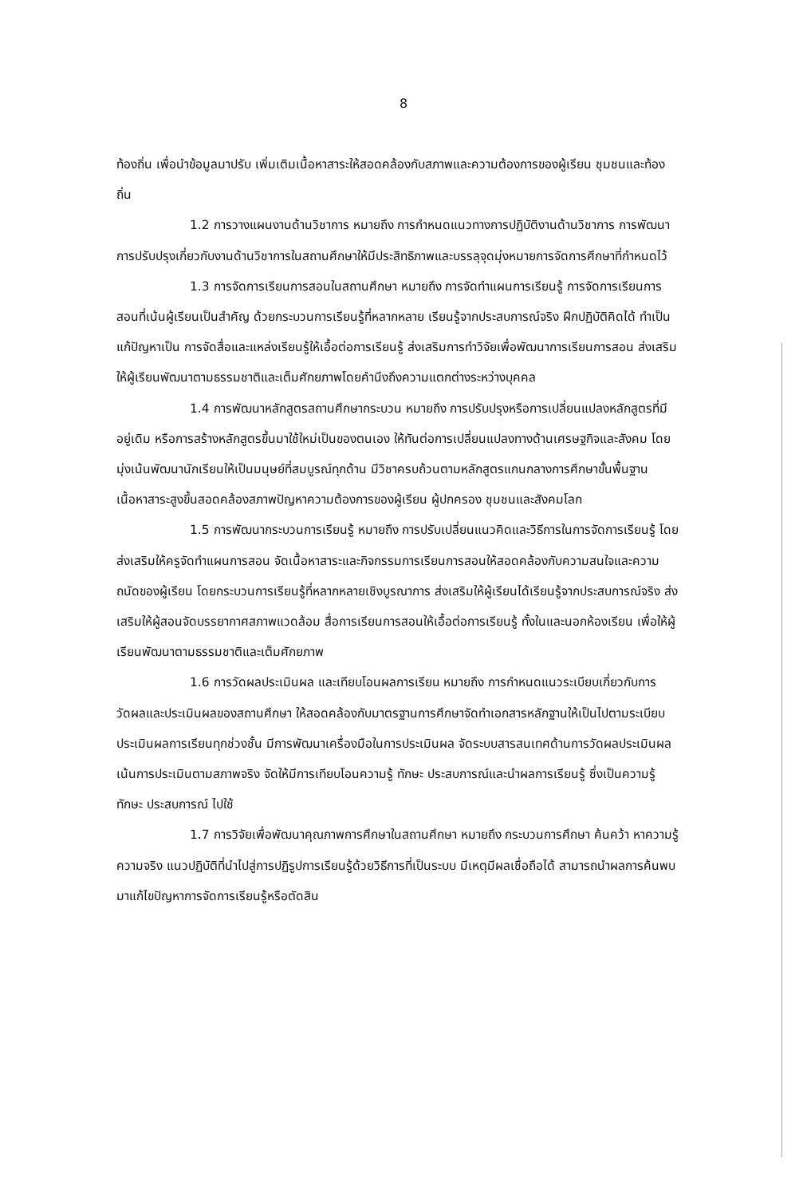8
ท้องถิ่น เพื่อนำข้อมูลมาปรับ เพิ่มเติมเนื้อหาสาระให้สอดคล้องกับสภาพและความต้องการของผู้เรียน ชุมชนและท้องถิ่น
1.2 การวางแผนงานด้านวิชาการ หมายถึง การกำหนดแนวทางการปฏิบัติงานด้านวิชาการ การพัฒนา การปรับปรุงเกี่ยวกับงานด้านวิชาการในสถานศึกษาให้มีประสิทธิภาพและบรรลุจุดมุ่งหมายการจัดการศึกษาที่กำหนดไว้
1.3 การจัดการเรียนการสอนในสถานศึกษา หมายถึง การจัดทำแผนการเรียนรู้ การจัดการเรียนการสอนที่เน้นผู้เรียนเป็นสำคัญ ด้วยกระบวนการเรียนรู้ที่หลากหลาย เรียนรู้จากประสบการณ์จริง ฝึกปฏิบัติคิดได้ ทำเป็น แก้ปัญหาเป็น การจัดสื่อและแหล่งเรียนรู้ให้เอื้อต่อการเรียนรู้ ส่งเสริมการทำวิจัยเพื่อพัฒนาการเรียนการสอน ส่งเสริมให้ผู้เรียนพัฒนาตามธรรมชาติและเต็มศักยภาพโดยคำนึงถึงความแตกต่างระหว่างบุคคล
1.4 การพัฒนาหลักสูตรสถานศึกษากระบวน หมายถึง การปรับปรุงหรือการเปลี่ยนแปลงหลักสูตรที่มีอยู่เดิม หรือการสร้างหลักสูตรขึ้นมาใช้ใหม่เป็นของตนเอง ให้ทันต่อการเปลี่ยนแปลงทางด้านเศรษฐกิจและสังคม โดยมุ่งเน้นพัฒนานักเรียนให้เป็นมนุษย์ที่สมบูรณ์ทุกด้าน มีวิชาครบถ้วนตามหลักสูตรแกนกลางการศึกษาขั้นพื้นฐาน เนื้อหาสาระสูงขึ้นสอดคล้องสภาพปัญหาความต้องการของผู้เรียน ผู้ปกครอง ชุมชนและสังคมโลก
1.5 การพัฒนากระบวนการเรียนรู้ หมายถึง การปรับเปลี่ยนแนวคิดและวิธีการในการจัดการเรียนรู้ โดยส่งเสริมให้ครูจัดทำแผนการสอน จัดเนื้อหาสาระและกิจกรรมการเรียนการสอนให้สอดคล้องกับความสนใจและความถนัดของผู้เรียน โดยกระบวนการเรียนรู้ที่หลากหลายเชิงบูรณาการ ส่งเสริมให้ผู้เรียนได้เรียนรู้จากประสบการณ์จริง ส่งเสริมให้ผู้สอนจัดบรรยากาศสภาพแวดล้อม สื่อการเรียนการสอนให้เอื้อต่อการเรียนรู้ ทั้งในและนอกห้องเรียน เพื่อให้ผู้เรียนพัฒนาตามธรรมชาติและเต็มศักยภาพ
1.6 การวัดผลประเมินผล และเทียบโอนผลการเรียน หมายถึง การกำหนดแนวระเบียบเกี่ยวกับการวัดผลและประเมินผลของสถานศึกษา ให้สอดคล้องกับมาตรฐานการศึกษาจัดทำเอกสารหลักฐานให้เป็นไปตามระเบียบ ประเมินผลการเรียนทุกช่วงชั้น มีการพัฒนาเครื่องมือในการประเมินผล จัดระบบสารสนเทศด้านการวัดผลประเมินผล เน้นการประเมินตามสภาพจริง จัดให้มีการเทียบโอนความรู้ ทักษะ ประสบการณ์และนำผลการเรียนรู้ ซึ่งเป็นความรู้ทักษะ ประสบการณ์ ไปใช้
1.7 การวิจัยเพื่อพัฒนาคุณภาพการศึกษาในสถานศึกษา หมายถึง กระบวนการศึกษา ค้นคว้า หาความรู้ ความจริง แนวปฏิบัติที่นำไปสู่การปฏิรูปการเรียนรู้ด้วยวิธีการที่เป็นระบบ มีเหตุมีผลเชื่อถือได้ สามารถนำผลการค้นพบมาแก้ไขปัญหาการจัดการเรียนรู้หรือตัดสิน